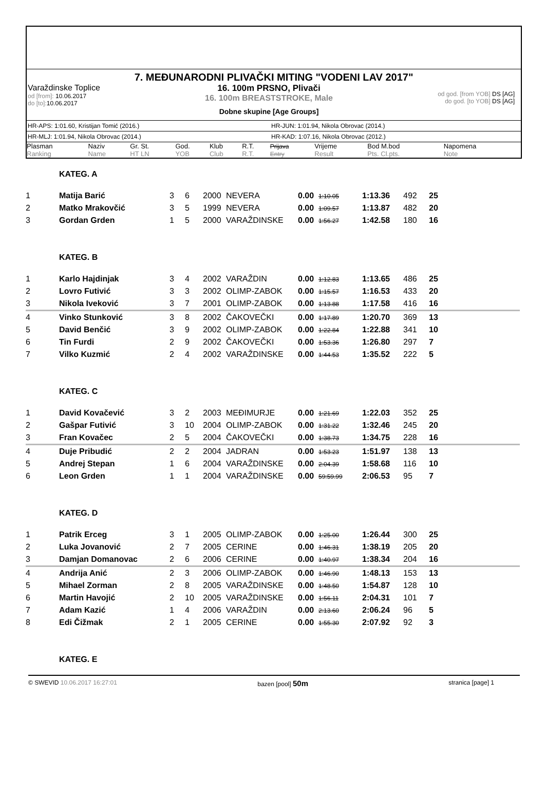7. MEĐUNARODNI PLIVAČKI MITING "VODENI LAV 2017"
Varaždinske Toplice
od [from]: 10.06.2017
do [to]: 10.06.2017
16. 100m PRSNO, Plivači
16. 100m BREASTSTROKE, Male
Dobne skupine [Age Groups]
od god. [from YOB] DS [AG]
do god. [to YOB] DS [AG]
HR-APS: 1:01.60, Kristijan Tomić (2016.) HR-JUN: 1:01.94, Nikola Obrovac (2014.)
HR-MLJ: 1:01.94, Nikola Obrovac (2014.) HR-KAD: 1:07.16, Nikola Obrovac (2012.)
| Plasman Ranking | Naziv Name | Gr. St. HT LN | God. YOB | Klub Club | R.T. R.T. | Prijava Entry | Vrijeme Result | Bod M.bod Pts. Cl.pts. | Napomena Note |
| KATEG. A | | | | | | | | | | | |
| 1 | Matija Barić | 3 | 6 | 2000 | NEVERA | 0.00 | 1:10.05 | 1:13.36 | 492 | 25 | |
| 2 | Matko Mrakovčić | 3 | 5 | 1999 | NEVERA | 0.00 | 1:09.57 | 1:13.87 | 482 | 20 | |
| 3 | Gordan Grden | 1 | 5 | 2000 | VARAŽDINSKE | 0.00 | 1:56.27 | 1:42.58 | 180 | 16 | |
| KATEG. B | | | | | | | | | | | |
| 1 | Karlo Hajdinjak | 3 | 4 | 2002 | VARAŽDIN | 0.00 | 1:12.83 | 1:13.65 | 486 | 25 | |
| 2 | Lovro Futivić | 3 | 3 | 2002 | OLIMP-ZABOK | 0.00 | 1:15.57 | 1:16.53 | 433 | 20 | |
| 3 | Nikola Iveković | 3 | 7 | 2001 | OLIMP-ZABOK | 0.00 | 1:13.88 | 1:17.58 | 416 | 16 | |
| 4 | Vinko Stunković | 3 | 8 | 2002 | ČAKOVEČKI | 0.00 | 1:17.89 | 1:20.70 | 369 | 13 | |
| 5 | David Benčić | 3 | 9 | 2002 | OLIMP-ZABOK | 0.00 | 1:22.84 | 1:22.88 | 341 | 10 | |
| 6 | Tin Furdi | 2 | 9 | 2002 | ČAKOVEČKI | 0.00 | 1:53.36 | 1:26.80 | 297 | 7 | |
| 7 | Vilko Kuzmić | 2 | 4 | 2002 | VARAŽDINSKE | 0.00 | 1:44.53 | 1:35.52 | 222 | 5 | |
| KATEG. C | | | | | | | | | | | |
| 1 | David Kovačević | 3 | 2 | 2003 | MEĐIMURJE | 0.00 | 1:21.69 | 1:22.03 | 352 | 25 | |
| 2 | Gašpar Futivić | 3 | 10 | 2004 | OLIMP-ZABOK | 0.00 | 1:31.22 | 1:32.46 | 245 | 20 | |
| 3 | Fran Kovačec | 2 | 5 | 2004 | ČAKOVEČKI | 0.00 | 1:38.73 | 1:34.75 | 228 | 16 | |
| 4 | Duje Pribudić | 2 | 2 | 2004 | JADRAN | 0.00 | 1:53.23 | 1:51.97 | 138 | 13 | |
| 5 | Andrej Stepan | 1 | 6 | 2004 | VARAŽDINSKE | 0.00 | 2:04.39 | 1:58.68 | 116 | 10 | |
| 6 | Leon Grden | 1 | 1 | 2004 | VARAŽDINSKE | 0.00 | 59:59.99 | 2:06.53 | 95 | 7 | |
| KATEG. D | | | | | | | | | | | |
| 1 | Patrik Erceg | 3 | 1 | 2005 | OLIMP-ZABOK | 0.00 | 1:25.00 | 1:26.44 | 300 | 25 | |
| 2 | Luka Jovanović | 2 | 7 | 2005 | CERINE | 0.00 | 1:46.31 | 1:38.19 | 205 | 20 | |
| 3 | Damjan Domanovac | 2 | 6 | 2006 | CERINE | 0.00 | 1:40.97 | 1:38.34 | 204 | 16 | |
| 4 | Andrija Anić | 2 | 3 | 2006 | OLIMP-ZABOK | 0.00 | 1:46.90 | 1:48.13 | 153 | 13 | |
| 5 | Mihael Zorman | 2 | 8 | 2005 | VARAŽDINSKE | 0.00 | 1:48.50 | 1:54.87 | 128 | 10 | |
| 6 | Martin Havojić | 2 | 10 | 2005 | VARAŽDINSKE | 0.00 | 1:56.11 | 2:04.31 | 101 | 7 | |
| 7 | Adam Kazić | 1 | 4 | 2006 | VARAŽDIN | 0.00 | 2:13.60 | 2:06.24 | 96 | 5 | |
| 8 | Edi Čižmak | 2 | 1 | 2005 | CERINE | 0.00 | 1:55.30 | 2:07.92 | 92 | 3 | |
| KATEG. E | | | | | | | | | | | |
© SWEVID 10.06.2017 16:27:01 bazen [pool] 50m
stranica [page] 1